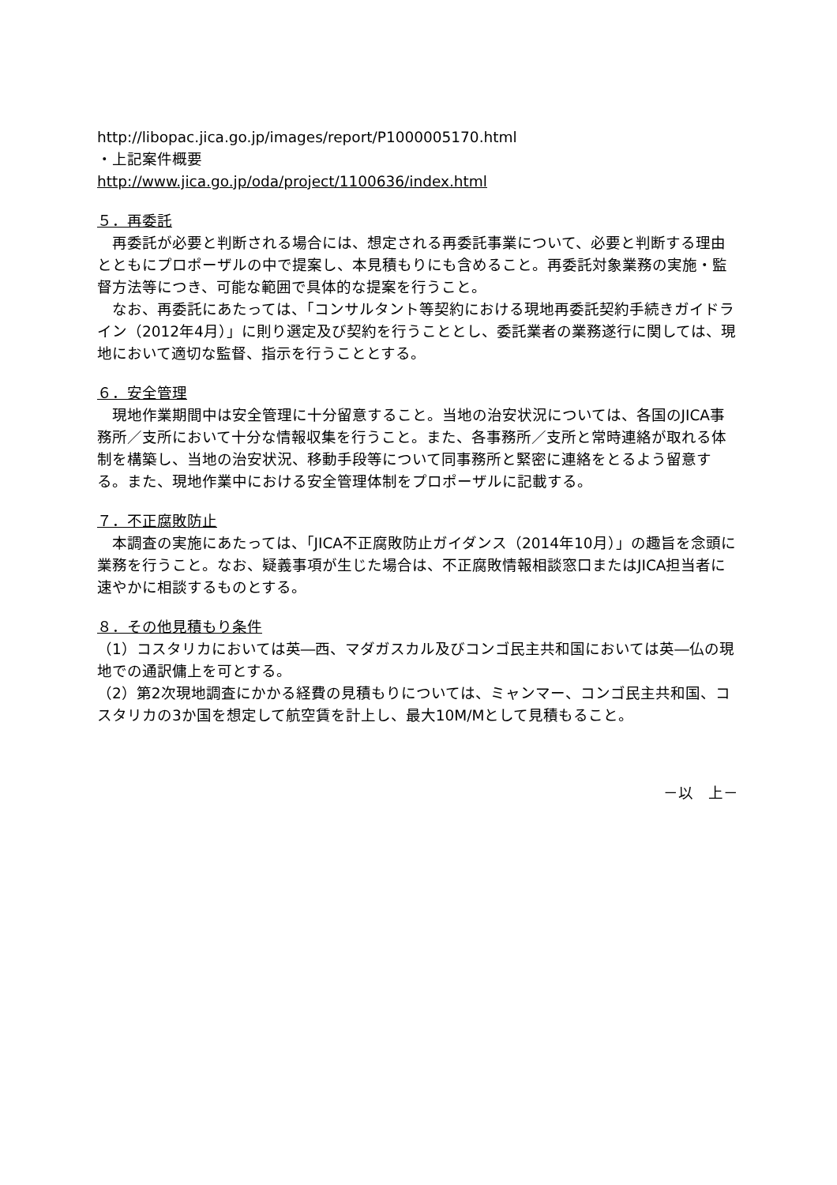http://libopac.jica.go.jp/images/report/P1000005170.html
・上記案件概要
http://www.jica.go.jp/oda/project/1100636/index.html
５．再委託
再委託が必要と判断される場合には、想定される再委託事業について、必要と判断する理由とともにプロポーザルの中で提案し、本見積もりにも含めること。再委託対象業務の実施・監督方法等につき、可能な範囲で具体的な提案を行うこと。
なお、再委託にあたっては、「コンサルタント等契約における現地再委託契約手続きガイドライン（2012年4月）」に則り選定及び契約を行うこととし、委託業者の業務遂行に関しては、現地において適切な監督、指示を行うこととする。
６．安全管理
現地作業期間中は安全管理に十分留意すること。当地の治安状況については、各国のJICA事務所／支所において十分な情報収集を行うこと。また、各事務所／支所と常時連絡が取れる体制を構築し、当地の治安状況、移動手段等について同事務所と緊密に連絡をとるよう留意する。また、現地作業中における安全管理体制をプロポーザルに記載する。
７．不正腐敗防止
本調査の実施にあたっては、「JICA不正腐敗防止ガイダンス（2014年10月）」の趣旨を念頭に業務を行うこと。なお、疑義事項が生じた場合は、不正腐敗情報相談窓口またはJICA担当者に速やかに相談するものとする。
８．その他見積もり条件
（1）コスタリカにおいては英―西、マダガスカル及びコンゴ民主共和国においては英―仏の現地での通訳傭上を可とする。
（2）第2次現地調査にかかる経費の見積もりについては、ミャンマー、コンゴ民主共和国、コスタリカの3か国を想定して航空賃を計上し、最大10M/Mとして見積もること。
－以　上－